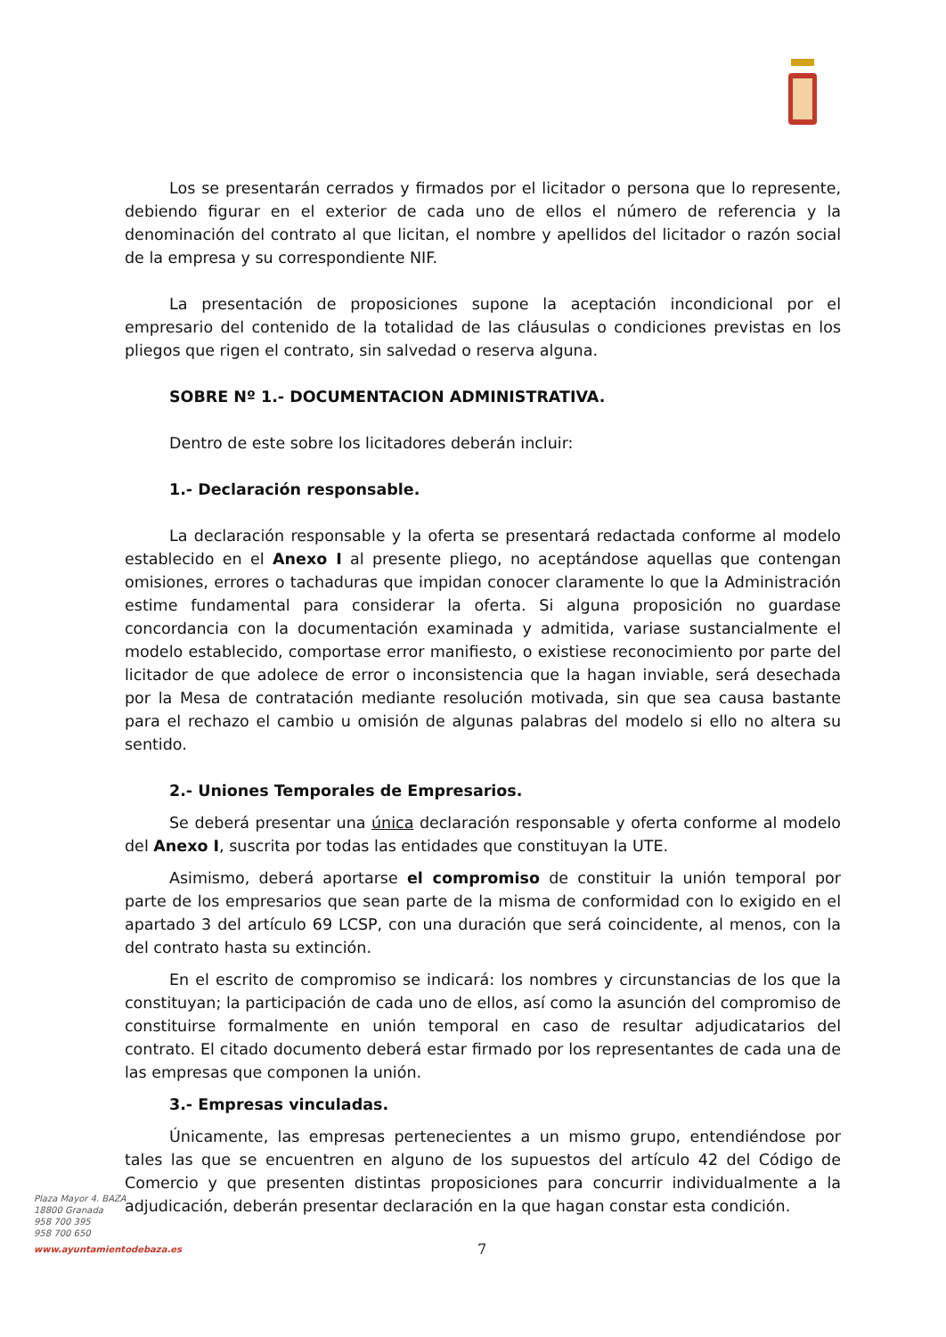Los se presentarán cerrados y firmados por el licitador o persona que lo represente, debiendo figurar en el exterior de cada uno de ellos el número de referencia y la denominación del contrato al que licitan, el nombre y apellidos del licitador o razón social de la empresa y su correspondiente NIF.
La presentación de proposiciones supone la aceptación incondicional por el empresario del contenido de la totalidad de las cláusulas o condiciones previstas en los pliegos que rigen el contrato, sin salvedad o reserva alguna.
SOBRE Nº 1.- DOCUMENTACION ADMINISTRATIVA.
Dentro de este sobre los licitadores deberán incluir:
1.- Declaración responsable.
La declaración responsable y la oferta se presentará redactada conforme al modelo establecido en el Anexo I al presente pliego, no aceptándose aquellas que contengan omisiones, errores o tachaduras que impidan conocer claramente lo que la Administración estime fundamental para considerar la oferta. Si alguna proposición no guardase concordancia con la documentación examinada y admitida, variase sustancialmente el modelo establecido, comportase error manifiesto, o existiese reconocimiento por parte del licitador de que adolece de error o inconsistencia que la hagan inviable, será desechada por la Mesa de contratación mediante resolución motivada, sin que sea causa bastante para el rechazo el cambio u omisión de algunas palabras del modelo si ello no altera su sentido.
2.- Uniones Temporales de Empresarios.
Se deberá presentar una única declaración responsable y oferta conforme al modelo del Anexo I, suscrita por todas las entidades que constituyan la UTE.
Asimismo, deberá aportarse el compromiso de constituir la unión temporal por parte de los empresarios que sean parte de la misma de conformidad con lo exigido en el apartado 3 del artículo 69 LCSP, con una duración que será coincidente, al menos, con la del contrato hasta su extinción.
En el escrito de compromiso se indicará: los nombres y circunstancias de los que la constituyan; la participación de cada uno de ellos, así como la asunción del compromiso de constituirse formalmente en unión temporal en caso de resultar adjudicatarios del contrato. El citado documento deberá estar firmado por los representantes de cada una de las empresas que componen la unión.
3.- Empresas vinculadas.
Únicamente, las empresas pertenecientes a un mismo grupo, entendiéndose por tales las que se encuentren en alguno de los supuestos del artículo 42 del Código de Comercio y que presenten distintas proposiciones para concurrir individualmente a la adjudicación, deberán presentar declaración en la que hagan constar esta condición.
Plaza Mayor 4. BAZA
18800 Granada
958 700 395
958 700 650
www.ayuntamientodebaza.es 7